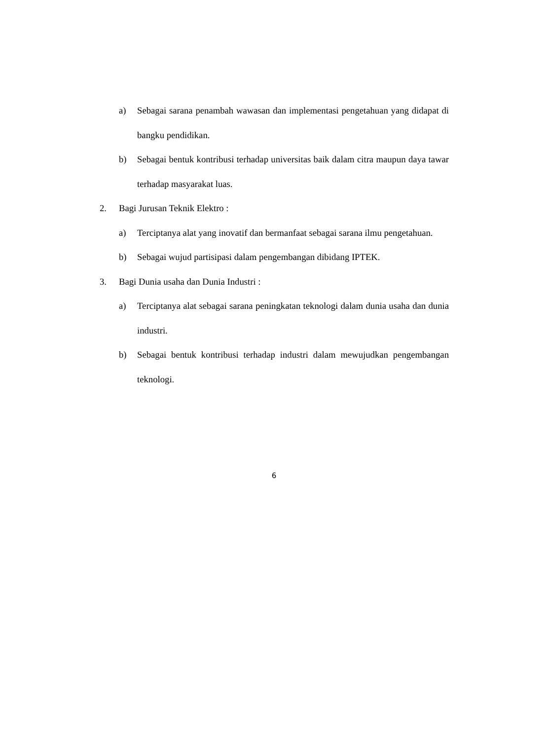a) Sebagai sarana penambah wawasan dan implementasi pengetahuan yang didapat di bangku pendidikan.
b) Sebagai bentuk kontribusi terhadap universitas baik dalam citra maupun daya tawar terhadap masyarakat luas.
2. Bagi Jurusan Teknik Elektro :
a) Terciptanya alat yang inovatif dan bermanfaat sebagai sarana ilmu pengetahuan.
b) Sebagai wujud partisipasi dalam pengembangan dibidang IPTEK.
3. Bagi Dunia usaha dan Dunia Industri :
a) Terciptanya alat sebagai sarana peningkatan teknologi dalam dunia usaha dan dunia industri.
b) Sebagai bentuk kontribusi terhadap industri dalam mewujudkan pengembangan teknologi.
6